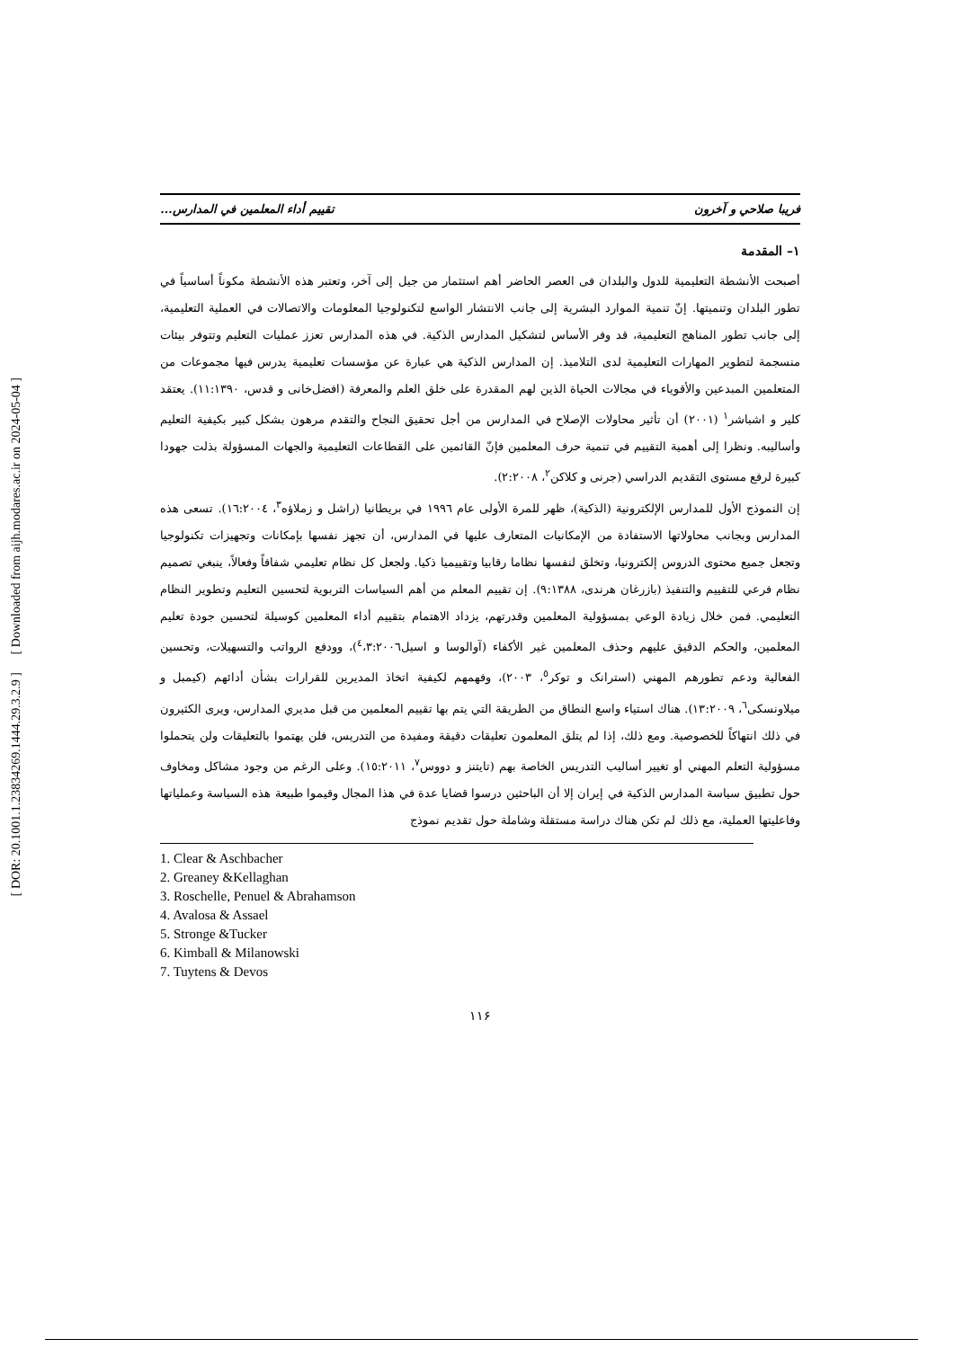[ Downloaded from aijh.modares.ac.ir on 2024-05-04 ]
[ DOR: 20.1001.1.23834269.1444.29.3.2.9 ]
فريبا صلاحي و آخرون تقييم أداء المعلمين في المدارس...
١– المقدمة
أصبحت الأنشطة التعليمية للدول والبلدان فی العصر الحاضر أهم استثمار من جيل إلی آخر، وتعتبر هذه الأنشطة مكوناً أساسياً في تطور البلدان وتنميتها. إنّ تنمية الموارد البشرية إلى جانب الانتشار الواسع لتكنولوجيا المعلومات والاتصالات في العملية التعليمية، إلى جانب تطور المناهج التعليمية، قد وفر الأساس لتشكيل المدارس الذكية. في هذه المدارس تعزز عمليات التعليم وتتوفر بيئات منسجمة لتطوير المهارات التعليمية لدى التلاميذ. إن المدارس الذكية هي عبارة عن مؤسسات تعليمية يدرس فيها مجموعات من المتعلمين المبدعين والأقوياء في مجالات الحياة الذين لهم المقدرة على خلق العلم والمعرفة (افضل‌خانی و قدس، ١١:١٣٩٠). يعتقد كلير و اشباشر<sup>١</sup> (٢٠٠١) أن تأثير محاولات الإصلاح في المدارس من أجل تحقيق النجاح والتقدم مرهون بشكل كبير بكيفية التعليم وأساليبه. ونظرا إلى أهمية التقييم في تنمية حرف المعلمين فإنّ القائمين على القطاعات التعليمية والجهات المسؤولة بذلت جهودا كبيرة لرفع مستوى التقديم الدراسي (جرنی و كلاكن<sup>٢</sup>، ٢:٢٠٠٨).
إن النموذج الأول للمدارس الإلكترونية (الذكية)، ظهر للمرة الأولى عام ١٩٩٦ في بريطانيا (راشل و زملاؤه<sup>٣</sup>، ١٦:٢٠٠٤). تسعى هذه المدارس وبجانب محاولاتها الاستفادة من الإمكانيات المتعارف عليها في المدارس، أن تجهز نفسها بإمكانات وتجهيزات تكنولوجيا وتجعل جميع محتوى الدروس إلكترونيا، وتخلق لنفسها نظاما رقابيا وتقييميا ذكيا. ولجعل كل نظام تعليمي شفافاً وفعالاً، ينبغي تصميم نظام فرعي للتقييم والتنفيذ (بازرغان هرندی، ٩:١٣٨٨). إن تقييم المعلم من أهم السياسات التربوية لتحسين التعليم وتطوير النظام التعليمي. فمن خلال زيادة الوعي بمسؤولية المعلمين وقدرتهم، يزداد الاهتمام بتقييم أداء المعلمين كوسيلة لتحسين جودة تعليم المعلمين، والحكم الدقيق عليهم وحذف المعلمين غير الأكفاء (آوالوسا و اسيل<sup>٤</sup>،٣:٢٠٠٦)، وودفع الرواتب والتسهيلات، وتحسين الفعالية ودعم تطورهم المهني (استرانک و توکر<sup>٥</sup>، ٢٠٠٣)، وفهمهم لكيفية اتخاذ المديرين للقرارات بشأن أدائهم (كيمبل و ميلاونسكی<sup>٦</sup>، ١٣:٢٠٠٩). هناك استياء واسع النطاق من الطريقة التي يتم بها تقييم المعلمين من قبل مديري المدارس، ويرى الكثيرون في ذلك انتهاكاً للخصوصية. ومع ذلك، إذا لم يتلق المعلمون تعليقات دقيقة ومفيدة من التدريس، فلن يهتموا بالتعليقات ولن يتحملوا مسؤولية التعلم المهني أو تغيير أساليب التدريس الخاصة بهم (تايتنز و دووس<sup>٧</sup>، ١٥:٢٠١١). وعلى الرغم من وجود مشاكل ومخاوف حول تطبيق سياسة المدارس الذكية في إيران إلا أن الباحثين درسوا قضايا عدة في هذا المجال وقيموا طبيعة هذه السياسة وعملياتها وفاعليتها العملية، مع ذلك لم تكن هناك دراسة مستقلة وشاملة حول تقديم نموذج
1. Clear & Aschbacher
2. Greaney &Kellaghan
3. Roschelle, Penuel & Abrahamson
4. Avalosa & Assael
5. Stronge &Tucker
6. Kimball & Milanowski
7. Tuytens & Devos
١١۶